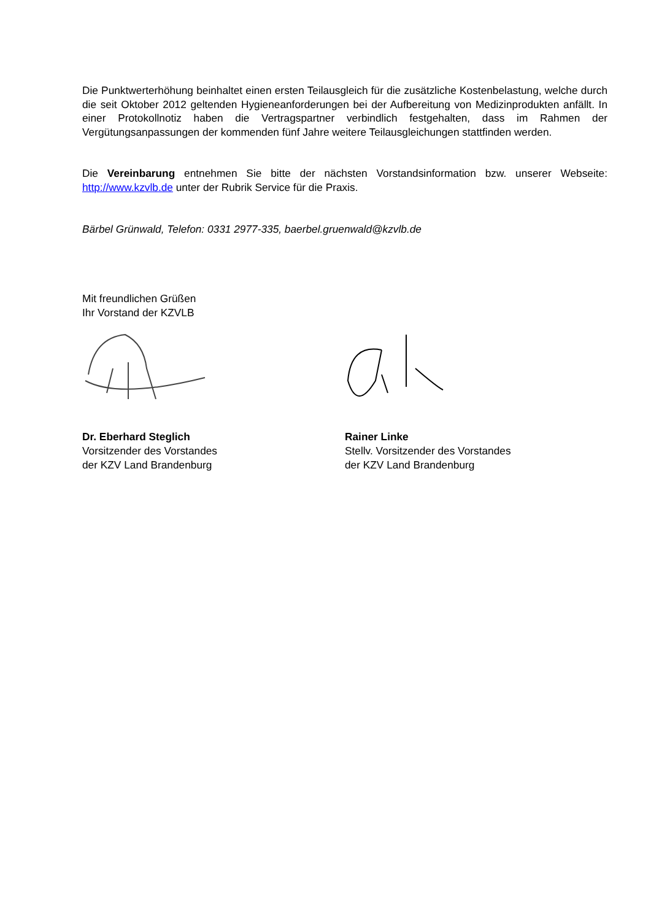Die Punktwerterhöhung beinhaltet einen ersten Teilausgleich für die zusätzliche Kostenbelastung, welche durch die seit Oktober 2012 geltenden Hygieneanforderungen bei der Aufbereitung von Medizinprodukten anfällt. In einer Protokollnotiz haben die Vertragspartner verbindlich festgehalten, dass im Rahmen der Vergütungsanpassungen der kommenden fünf Jahre weitere Teilausgleichungen stattfinden werden.
Die Vereinbarung entnehmen Sie bitte der nächsten Vorstandsinformation bzw. unserer Webseite: http://www.kzvlb.de unter der Rubrik Service für die Praxis.
Bärbel Grünwald, Telefon: 0331 2977-335, baerbel.gruenwald@kzvlb.de
Mit freundlichen Grüßen
Ihr Vorstand der KZVLB
Dr. Eberhard Steglich
Vorsitzender des Vorstandes
der KZV Land Brandenburg
Rainer Linke
Stellv. Vorsitzender des Vorstandes
der KZV Land Brandenburg